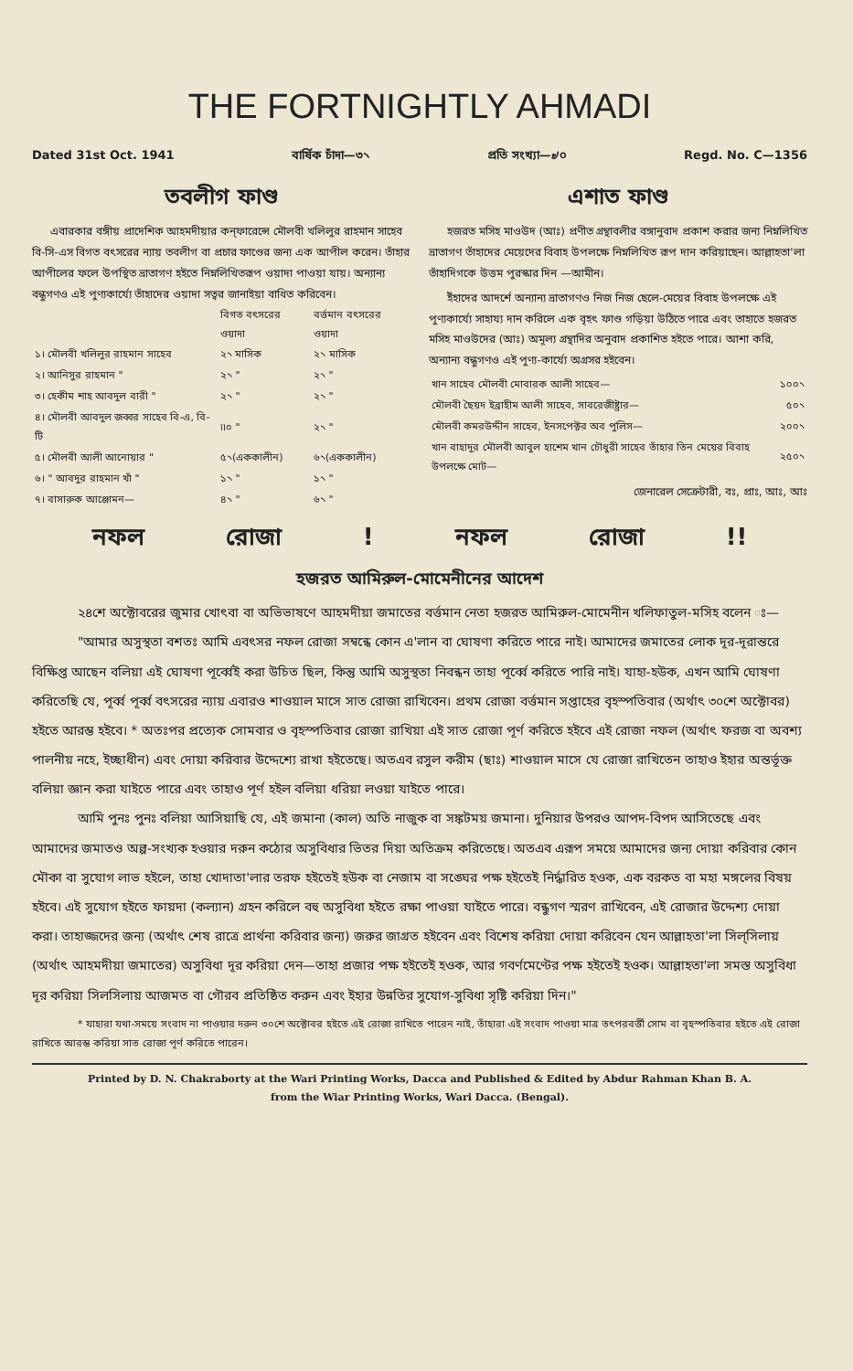THE FORTNIGHTLY AHMADI
Dated 31st Oct. 1941 বার্ষিক চাঁদা—৩৲ প্রতি সংখ্যা—৶০ Regd. No. C—1356
তবলীগ ফাণ্ড
এবারকার বঙ্গীয় প্রাদেশিক আহমদীয়ার কন্‌ফারেন্সে মৌলবী খলিলুর রাহমান সাহেব বি-সি-এস বিগত বৎসরের ন্যায় তবলীগ বা প্রচার ফাণ্ডের জন্য এক আপীল করেন। তাঁহার আপীলের ফলে উপস্থিত ভ্রাতাগণ হইতে নিম্নলিখিতরূপ ওয়াদা পাওয়া যায়। অন্যান্য বন্ধুগণও এই পুণ্যকার্য্যে তাঁহাদের ওয়াদা সত্বর জানাইয়া বাধিত করিবেন।
| | বিগত বৎসরের ওয়াদা | বর্ত্তমান বৎসরের ওয়াদা |
| --- | --- | --- |
| ১। মৌলবী খলিলুর রাহমান সাহেব | ২৲ মাসিক | ২৲ মাসিক |
| ২। আনিসুর রাহমান " | ২৲ " | ২৲ " |
| ৩। হেকীম শাহ আবদুল বারী " | ২৲ " | ২৲ " |
| ৪। মৌলবী আবদুল জব্বর সাহেব বি-এ, বি-টি | ৷৷০ " | ২৲ " |
| ৫। মৌলবী আলী আনোয়ার " | ৫৲(এককালীন) | ৬৲(এককালীন) |
| ৬। " আবদুর রাহমান খাঁ " | ১৲ " | ১৲ " |
| ৭। বাসারুক আঞ্জোমন— | ৪৲ " | ৬৲ " |
এশাত ফাণ্ড
হজরত মসিহ মাওউদ (আঃ) প্রণীত গ্রন্থাবলীর বঙ্গানুবাদ প্রকাশ করার জন্য নিম্নলিখিত ভ্রাতাগণ তাঁহাদের মেয়েদের বিবাহ উপলক্ষে নিম্নলিখিত রূপ দান করিয়াছেন। আল্লাহতা'লা তাঁহাদিগকে উত্তম পুরস্কার দিন —আমীন।
ইঁহাদের আদর্শে অন্যান্য ভ্রাতাগণও নিজ নিজ ছেলে-মেয়ের বিবাহ উপলক্ষে এই পুণ্যকার্য্যে সাহায্য দান করিলে এক বৃহৎ ফাণ্ড গড়িয়া উঠিতে পারে এবং তাহাতে হজরত মসিহ মাওউদের (আঃ) অমূল্য গ্রন্থাদির অনুবাদ প্রকাশিত হইতে পারে। আশা করি, অন্যান্য বন্ধুগণও এই পুণ্য-কার্য্যে অগ্রসর হইবেন।
| খান সাহেব মৌলবী মোবারক আলী সাহেব— | ১০০৲ |
| মৌলবী ছৈয়দ ইব্রাহীম আলী সাহেব, সাবরেজীষ্ট্রার— | ৫০৲ |
| মৌলবী কমরউদ্দীন সাহেব, ইনসপেক্টর অব পুলিস— | ২০০৲ |
| খান বাহাদুর মৌলবী আবুল হাশেম খান চৌধুরী সাহেব তাঁহার তিন মেয়ের বিবাহ উপলক্ষে মোট— | ২৫০৲ |
জেনারেল সেক্রেটারী, বঃ, প্রাঃ, আঃ, আঃ
নফল রোজা ! নফল রোজা !!
হজরত আমিরুল-মোমেনীনের আদেশ
২৪শে অক্টোবরের জুমার খোৎবা বা অভিভাষণে আহমদীয়া জমাতের বর্ত্তমান নেতা হজরত আমিরুল-মোমেনীন খলিফাতুল-মসিহ বলেন ঃ—
"আমার অসুস্থতা বশতঃ আমি এবৎসর নফল রোজা সম্বন্ধে কোন এ'লান বা ঘোষণা করিতে পারে নাই। আমাদের জমাতের লোক দূর-দূরান্তরে বিক্ষিপ্ত আছেন বলিয়া এই ঘোষণা পূর্ব্বেই করা উচিত ছিল, কিন্তু আমি অসুস্থতা নিবন্ধন তাহা পূর্ব্বে করিতে পারি নাই। যাহা-হউক, এখন আমি ঘোষণা করিতেছি যে, পূর্ব্ব পূর্ব্ব বৎসরের ন্যায় এবারও শাওয়াল মাসে সাত রোজা রাখিবেন। প্রথম রোজা বর্ত্তমান সপ্তাহের বৃহস্পতিবার (অর্থাৎ ৩০শে অক্টোবর) হইতে আরম্ভ হইবে। * অতঃপর প্রত্যেক সোমবার ও বৃহস্পতিবার রোজা রাখিয়া এই সাত রোজা পূর্ণ করিতে হইবে এই রোজা নফল (অর্থাৎ ফরজ বা অবশ্য পালনীয় নহে, ইচ্ছাধীন) এবং দোয়া করিবার উদ্দেশ্যে রাখা হইতেছে। অতএব রসুল করীম (ছাঃ) শাওয়াল মাসে যে রোজা রাখিতেন তাহাও ইহার অন্তর্ভূক্ত বলিয়া জ্ঞান করা যাইতে পারে এবং তাহাও পূর্ণ হইল বলিয়া ধরিয়া লওয়া যাইতে পারে।
আমি পুনঃ পুনঃ বলিয়া আসিয়াছি যে, এই জমানা (কাল) অতি নাজুক বা সঙ্কটময় জমানা। দুনিয়ার উপরও আপদ-বিপদ আসিতেছে এবং আমাদের জমাতও অল্প-সংখ্যক হওয়ার দরুন কঠোর অসুবিধার ভিতর দিয়া অতিক্রম করিতেছে। অতএব এরূপ সময়ে আমাদের জন্য দোয়া করিবার কোন মৌকা বা সুযোগ লাভ হইলে, তাহা খোদাতা'লার তরফ হইতেই হউক বা নেজাম বা সঙ্ঘের পক্ষ হইতেই নির্দ্ধারিত হওক, এক বরকত বা মহা মঙ্গলের বিষয় হইবে। এই সুযোগ হইতে ফায়দা (কল্যান) গ্রহন করিলে বহু অসুবিধা হইতে রক্ষা পাওয়া যাইতে পারে। বন্ধুগণ স্মরণ রাখিবেন, এই রোজার উদ্দেশ্য দোয়া করা। তাহাজ্জদের জন্য (অর্থাৎ শেষ রাত্রে প্রার্থনা করিবার জন্য) জরুর জাগ্রত হইবেন এবং বিশেষ করিয়া দোয়া করিবেন যেন আল্লাহতা'লা সিল্‌সিলায় (অর্থাৎ আহমদীয়া জমাতের) অসুবিধা দূর করিয়া দেন—তাহা প্রজার পক্ষ হইতেই হওক, আর গবর্ণমেণ্টের পক্ষ হইতেই হওক। আল্লাহতা'লা সমস্ত অসুবিধা দূর করিয়া সিলসিলায় আজমত বা গৌরব প্রতিষ্ঠিত করুন এবং ইহার উন্নতির সুযোগ-সুবিধা সৃষ্টি করিয়া দিন।"
* যাহারা যথা-সময়ে সংবাদ না পাওয়ার দরুন ৩০শে অক্টোবর হইতে এই রোজা রাখিতে পারেন নাই, তাঁহারা এই সংবাদ পাওয়া মাত্র তৎপরবর্ত্তী সোম বা বৃহস্পতিবার হইতে এই রোজা রাখিতে আরম্ভ করিয়া সাত রোজা পূর্ণ করিতে পারেন।
Printed by D. N. Chakraborty at the Wari Printing Works, Dacca and Published & Edited by Abdur Rahman Khan B. A.
from the Wiar Printing Works, Wari Dacca. (Bengal).